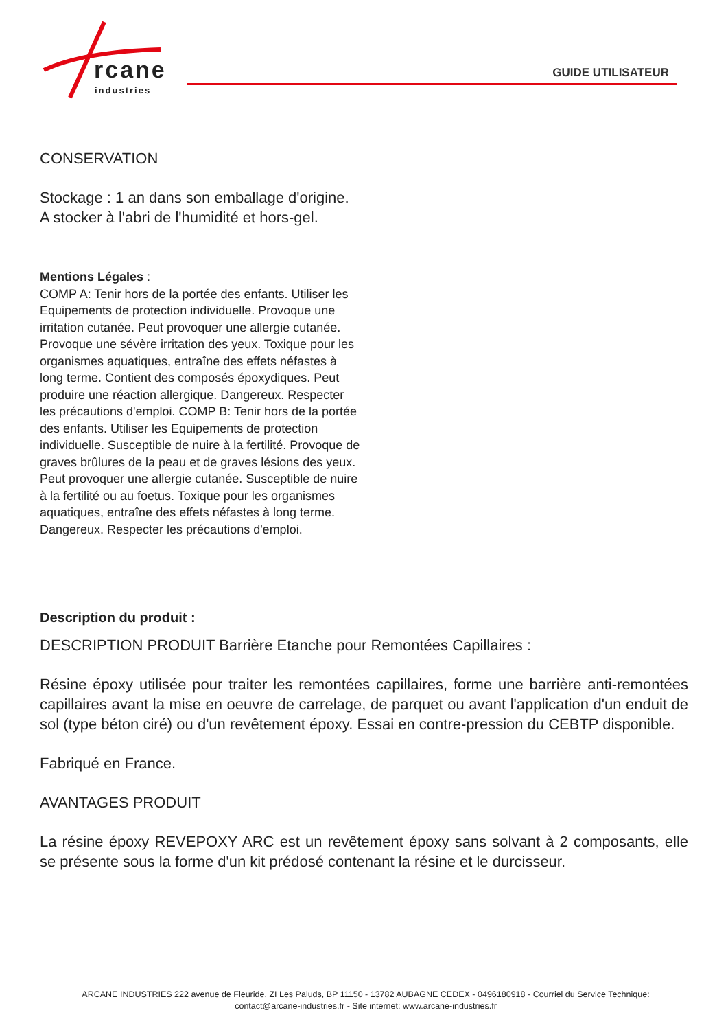rcane
industries
GUIDE UTILISATEUR
CONSERVATION
Stockage : 1 an dans son emballage d'origine.
A stocker à l'abri de l'humidité et hors-gel.
Mentions Légales :
COMP A: Tenir hors de la portée des enfants. Utiliser les Equipements de protection individuelle. Provoque une irritation cutanée. Peut provoquer une allergie cutanée. Provoque une sévère irritation des yeux. Toxique pour les organismes aquatiques, entraîne des effets néfastes à long terme. Contient des composés époxydiques. Peut produire une réaction allergique. Dangereux. Respecter les précautions d'emploi. COMP B: Tenir hors de la portée des enfants. Utiliser les Equipements de protection individuelle. Susceptible de nuire à la fertilité. Provoque de graves brûlures de la peau et de graves lésions des yeux. Peut provoquer une allergie cutanée. Susceptible de nuire à la fertilité ou au foetus. Toxique pour les organismes aquatiques, entraîne des effets néfastes à long terme. Dangereux. Respecter les précautions d'emploi.
Description du produit :
DESCRIPTION PRODUIT Barrière Etanche pour Remontées Capillaires :
Résine époxy utilisée pour traiter les remontées capillaires, forme une barrière anti-remontées capillaires avant la mise en oeuvre de carrelage, de parquet ou avant l'application d'un enduit de sol (type béton ciré) ou d'un revêtement époxy. Essai en contre-pression du CEBTP disponible.
Fabriqué en France.
AVANTAGES PRODUIT
La résine époxy REVEPOXY ARC est un revêtement époxy sans solvant à 2 composants, elle se présente sous la forme d'un kit prédosé contenant la résine et le durcisseur.
ARCANE INDUSTRIES 222 avenue de Fleuride, ZI Les Paluds, BP 11150 - 13782 AUBAGNE CEDEX - 0496180918 - Courriel du Service Technique:
contact@arcane-industries.fr - Site internet: www.arcane-industries.fr